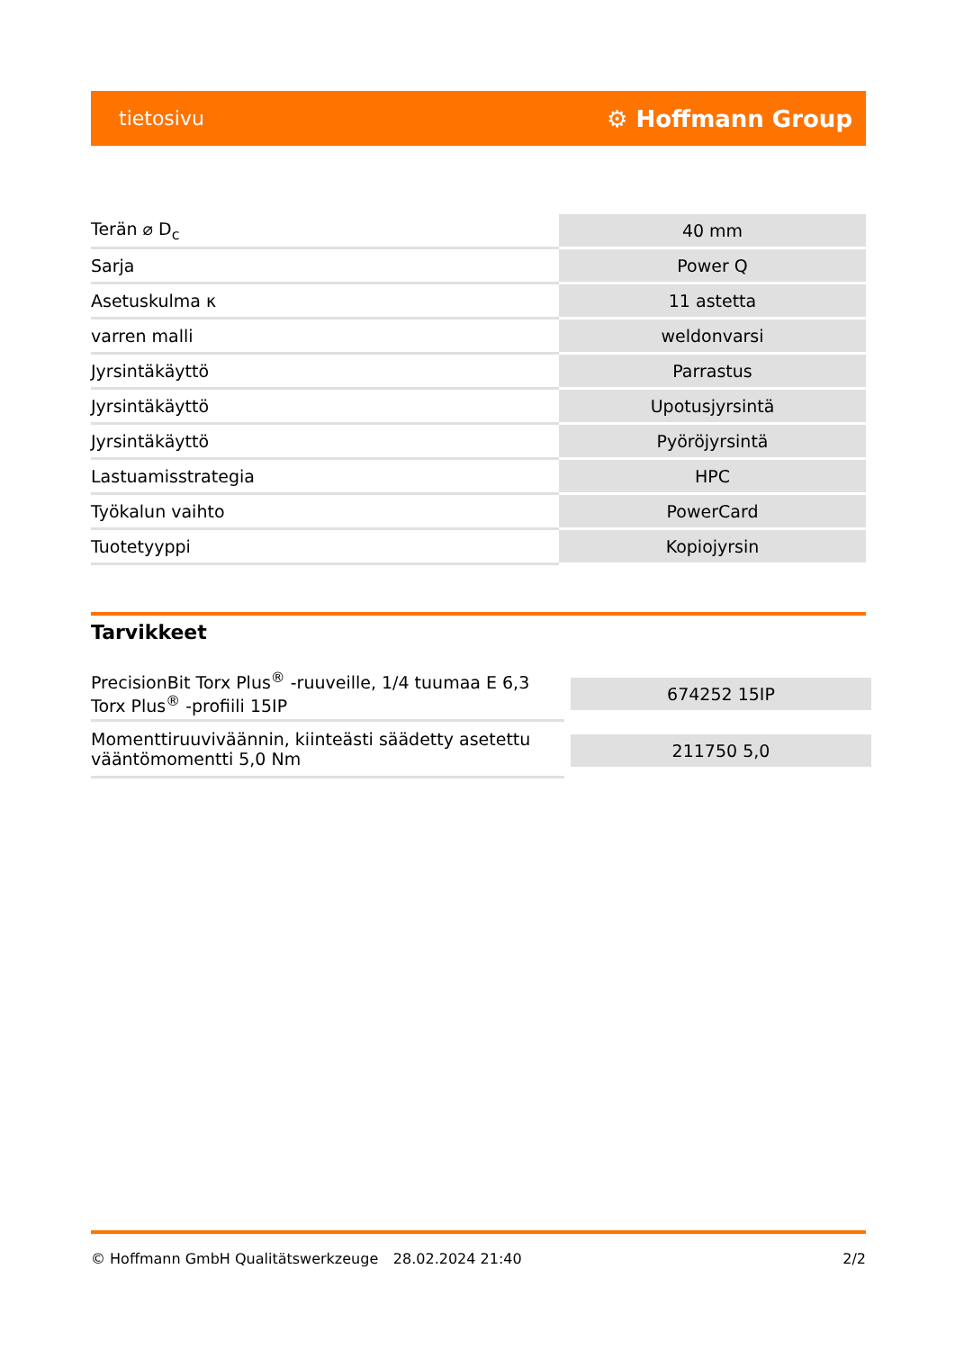tietosivu ⚙ Hoffmann Group
| Terän ⌀ D<sub>c</sub> | 40 mm |
| Sarja | Power Q |
| Asetuskulma κ | 11 astetta |
| varren malli | weldonvarsi |
| Jyrsintäkäyttö | Parrastus |
| Jyrsintäkäyttö | Upotusjyrsintä |
| Jyrsintäkäyttö | Pyöröjyrsintä |
| Lastuamisstrategia | HPC |
| Työkalun vaihto | PowerCard |
| Tuotetyyppi | Kopiojyrsin |
Tarvikkeet
| PrecisionBit Torx Plus<sup>®</sup> -ruuveille, 1/4 tuumaa E 6,3 Torx Plus<sup>®</sup> -profiili 15IP | 674252 15IP |
| Momenttiruuviväännin, kiinteästi säädetty asetettu vääntömomentti 5,0 Nm | 211750 5,0 |
© Hoffmann GmbH Qualitätswerkzeuge 28.02.2024 21:40 2/2